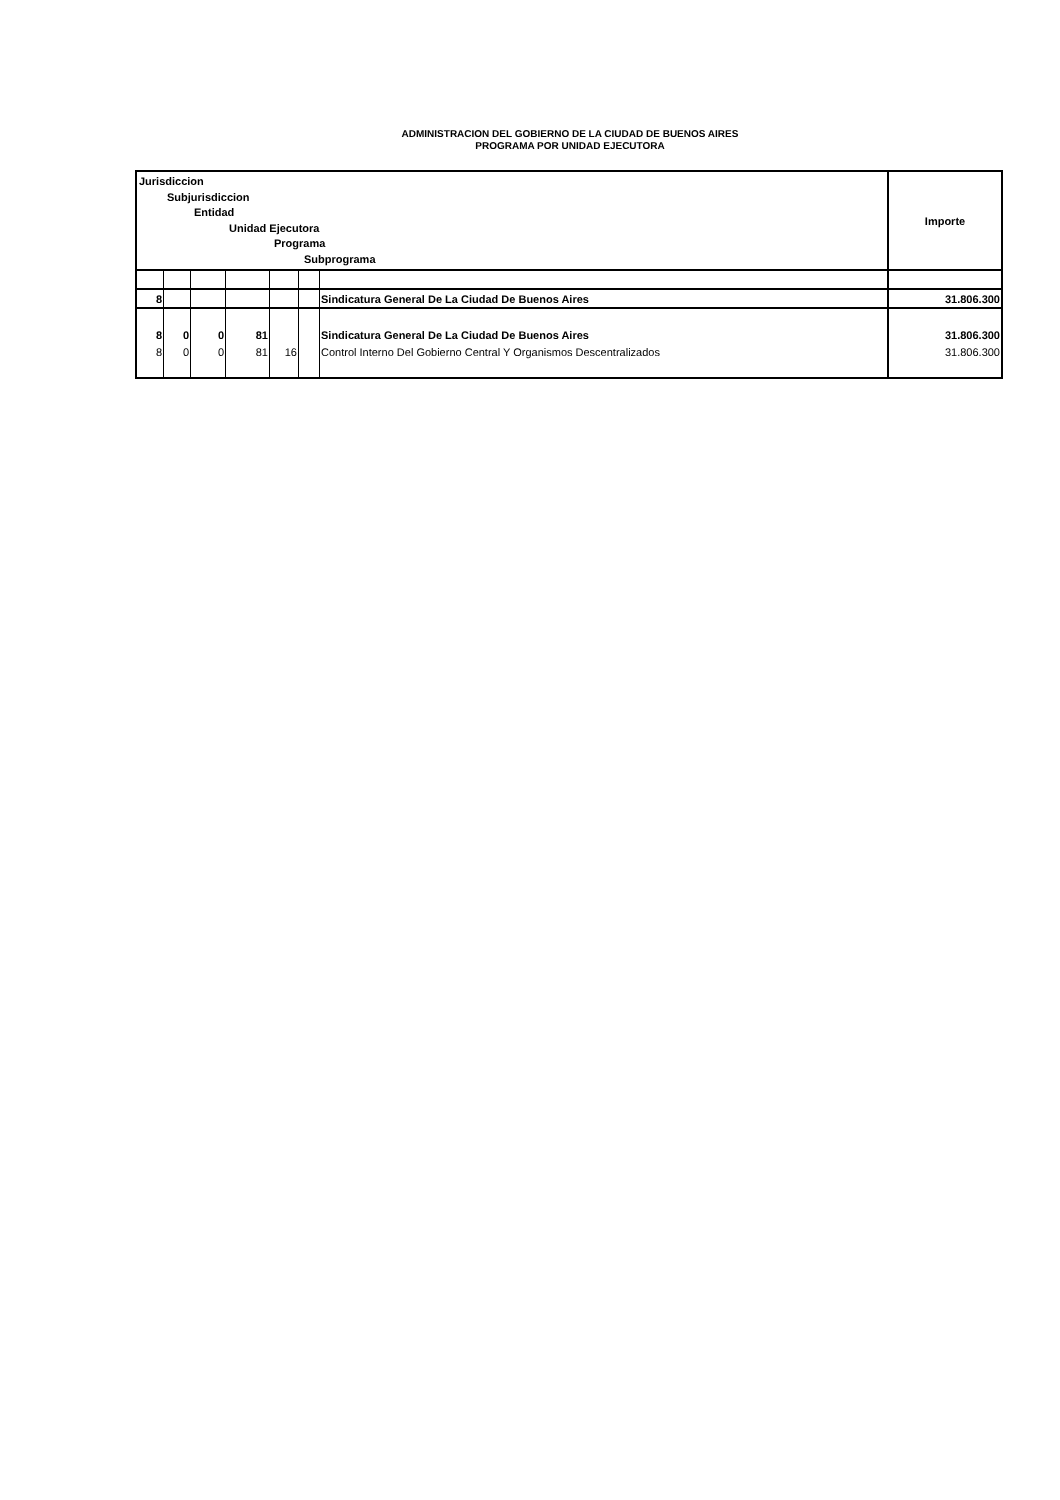ADMINISTRACION DEL GOBIERNO DE LA CIUDAD DE BUENOS AIRES
PROGRAMA POR UNIDAD EJECUTORA
| Jurisdiccion Subjurisdiccion Entidad Unidad Ejecutora Programa Subprograma | | | | | | | Importe |
| --- | --- | --- | --- | --- | --- | --- | --- |
| 8 | | | | | | Sindicatura General De La Ciudad De Buenos Aires | 31.806.300 |
| 8 | 0 | 0 | 81 | | | Sindicatura General De La Ciudad De Buenos Aires | 31.806.300 |
| 8 | 0 | 0 | 81 | 16 | | Control Interno Del Gobierno Central Y Organismos Descentralizados | 31.806.300 |